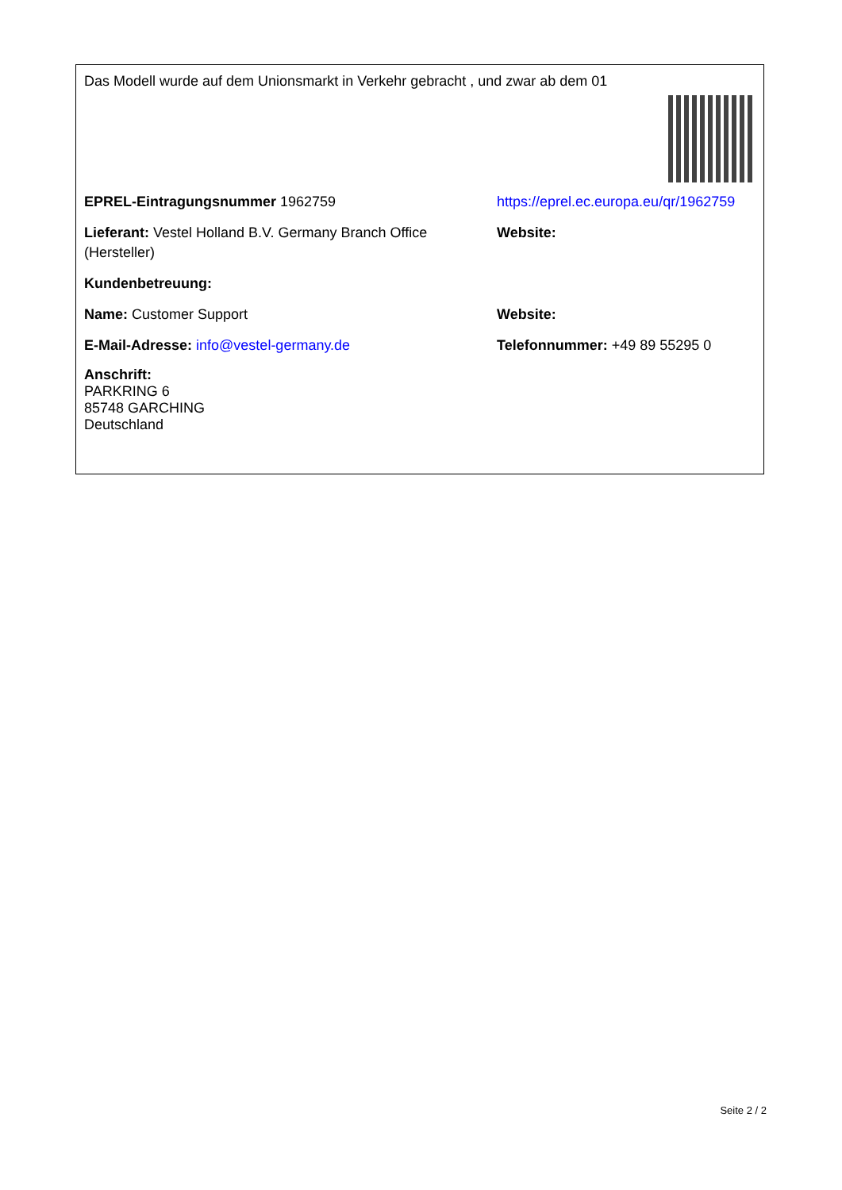Das Modell wurde auf dem Unionsmarkt in Verkehr gebracht , und zwar ab dem 01
EPREL-Eintragungsnummer 1962759 https://eprel.ec.europa.eu/qr/1962759
Lieferant: Vestel Holland B.V. Germany Branch Office (Hersteller)
Website:
Kundenbetreuung:
Name: Customer Support Website:
E-Mail-Adresse: info@vestel-germany.de Telefonnummer: +49 89 55295 0
Anschrift:
PARKRING 6
85748 GARCHING
Deutschland
Seite 2 / 2